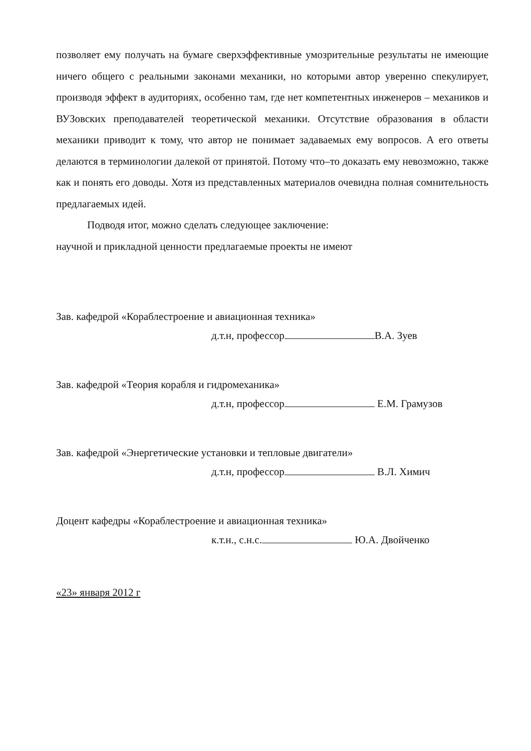позволяет ему получать на бумаге сверхэффективные умозрительные результаты не имеющие ничего общего с реальными законами механики, но которыми автор уверенно спекулирует, производя эффект в аудиториях, особенно там, где нет компетентных инженеров – механиков и ВУЗовских преподавателей теоретической механики. Отсутствие образования в области механики приводит к тому, что автор не понимает задаваемых ему вопросов. А его ответы делаются в терминологии далекой от принятой. Потому что–то доказать ему невозможно, также как и понять его доводы. Хотя из представленных материалов очевидна полная сомнительность предлагаемых идей.
Подводя итог, можно сделать следующее заключение:
научной и прикладной ценности предлагаемые проекты не имеют
Зав. кафедрой «Кораблестроение и авиационная техника»
д.т.н, профессор В.А. Зуев
Зав. кафедрой «Теория корабля и гидромеханика»
д.т.н, профессор Е.М. Грамузов
Зав. кафедрой «Энергетические установки и тепловые двигатели»
д.т.н, профессор В.Л. Химич
Доцент кафедры «Кораблестроение и авиационная техника»
к.т.н., с.н.с. Ю.А. Двойченко
«23» января 2012 г